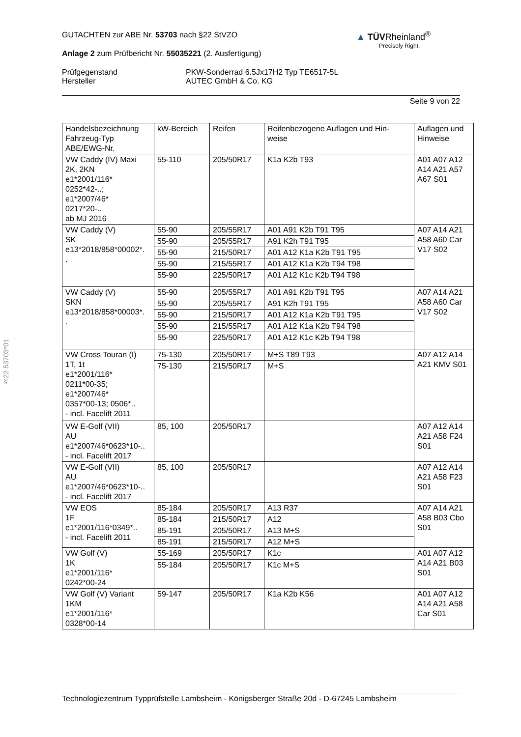▲ TÜVRheinland<sup>®</sup>
Precisely Right.
GUTACHTEN zur ABE Nr. 53703 nach §22 StVZO
Anlage 2 zum Prüfbericht Nr. 55035221 (2. Ausfertigung)
Prüfgegenstand
Hersteller
PKW-Sonderrad 6.5Jx17H2 Typ TE6517-5L
AUTEC GmbH & Co. KG
Seite 9 von 22
§22 53703*01
| Handelsbezeichnung Fahrzeug-Typ ABE/EWG-Nr. | kW-Bereich | Reifen | Reifenbezogene Auflagen und Hin- weise | Auflagen und Hinweise |
| --- | --- | --- | --- | --- |
| VW Caddy (IV) Maxi 2K, 2KN e1*2001/116* 0252*42-..; e1*2007/46* 0217*20-.. ab MJ 2016 | 55-110 | 205/50R17 | K1a K2b T93 | A01 A07 A12 A14 A21 A57 A67 S01 |
| VW Caddy (V) SK e13*2018/858*00002*. . | 55-90 | 205/55R17 | A01 A91 K2b T91 T95 | A07 A14 A21 A58 A60 Car V17 S02 |
| | 55-90 | 205/55R17 | A91 K2h T91 T95 | |
| | 55-90 | 215/50R17 | A01 A12 K1a K2b T91 T95 | |
| | 55-90 | 215/55R17 | A01 A12 K1a K2b T94 T98 | |
| | 55-90 | 225/50R17 | A01 A12 K1c K2b T94 T98 | |
| VW Caddy (V) SKN e13*2018/858*00003*. . | 55-90 | 205/55R17 | A01 A91 K2b T91 T95 | A07 A14 A21 A58 A60 Car V17 S02 |
| | 55-90 | 205/55R17 | A91 K2h T91 T95 | |
| | 55-90 | 215/50R17 | A01 A12 K1a K2b T91 T95 | |
| | 55-90 | 215/55R17 | A01 A12 K1a K2b T94 T98 | |
| | 55-90 | 225/50R17 | A01 A12 K1c K2b T94 T98 | |
| VW Cross Touran (I) 1T, 1t e1*2001/116* 0211*00-35; e1*2007/46* 0357*00-13; 0506*.. - incl. Facelift 2011 | 75-130 | 205/50R17 | M+S T89 T93 | A07 A12 A14 A21 KMV S01 |
| | 75-130 | 215/50R17 | M+S | |
| VW E-Golf (VII) AU e1*2007/46*0623*10-.. - incl. Facelift 2017 | 85, 100 | 205/50R17 | | A07 A12 A14 A21 A58 F24 S01 |
| VW E-Golf (VII) AU e1*2007/46*0623*10-.. - incl. Facelift 2017 | 85, 100 | 205/50R17 | | A07 A12 A14 A21 A58 F23 S01 |
| VW EOS 1F e1*2001/116*0349*.. - incl. Facelift 2011 | 85-184 | 205/50R17 | A13 R37 | A07 A14 A21 A58 B03 Cbo S01 |
| | 85-184 | 215/50R17 | A12 | |
| | 85-191 | 205/50R17 | A13 M+S | |
| | 85-191 | 215/50R17 | A12 M+S | |
| VW Golf (V) 1K e1*2001/116* 0242*00-24 | 55-169 | 205/50R17 | K1c | A01 A07 A12 A14 A21 B03 S01 |
| | 55-184 | 205/50R17 | K1c M+S | |
| VW Golf (V) Variant 1KM e1*2001/116* 0328*00-14 | 59-147 | 205/50R17 | K1a K2b K56 | A01 A07 A12 A14 A21 A58 Car S01 |
Technologiezentrum Typprüfstelle Lambsheim - Königsberger Straße 20d - D-67245 Lambsheim